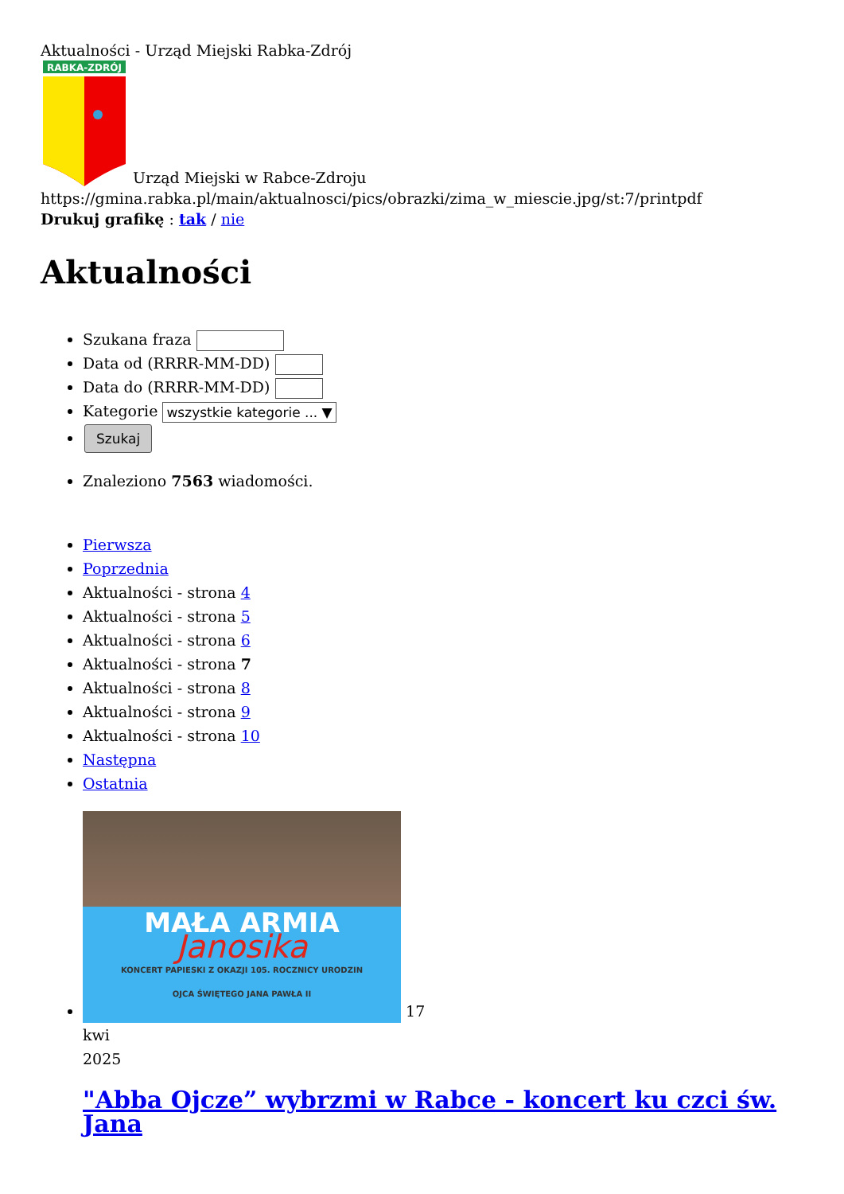Aktualności - Urząd Miejski Rabka-Zdrój
RABKA-ZDRÓJ
Urząd Miejski w Rabce-Zdroju
https://gmina.rabka.pl/main/aktualnosci/pics/obrazki/zima_w_miescie.jpg/st:7/printpdf
Drukuj grafikę : tak / nie
Aktualności
Szukana fraza
Data od (RRRR-MM-DD)
Data do (RRRR-MM-DD)
Kategorie wszystkie kategorie ... ▼
Szukaj
Znaleziono 7563 wiadomości.
Pierwsza
Poprzednia
Aktualności - strona 4
Aktualności - strona 5
Aktualności - strona 6
Aktualności - strona 7
Aktualności - strona 8
Aktualności - strona 9
Aktualności - strona 10
Następna
Ostatnia
MAŁA ARMIA
Janosika
KONCERT PAPIESKI Z OKAZJI 105. ROCZNICY URODZIN
OJCA ŚWIĘTEGO JANA PAWŁA II
17
kwi
2025
"Abba Ojcze” wybrzmi w Rabce - koncert ku czci św. Jana